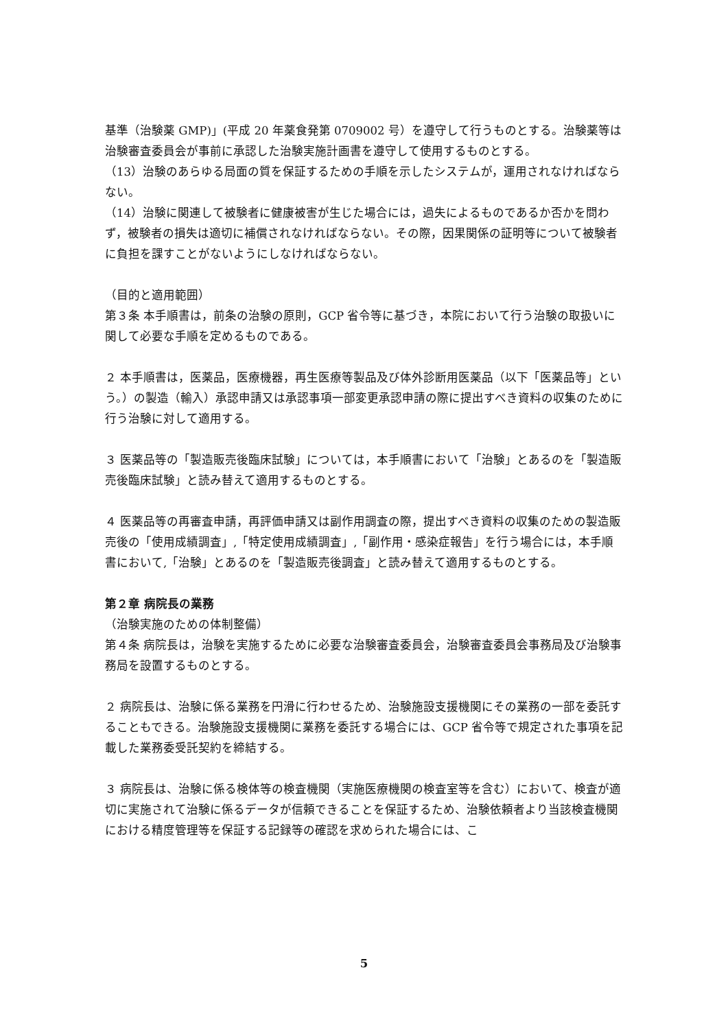基準（治験薬 GMP)」(平成 20 年薬食発第 0709002 号）を遵守して行うものとする。治験薬等は治験審査委員会が事前に承認した治験実施計画書を遵守して使用するものとする。
（13）治験のあらゆる局面の質を保証するための手順を示したシステムが，運用されなければならない。
（14）治験に関連して被験者に健康被害が生じた場合には，過失によるものであるか否かを問わず，被験者の損失は適切に補償されなければならない。その際，因果関係の証明等について被験者に負担を課すことがないようにしなければならない。
（目的と適用範囲）
第３条 本手順書は，前条の治験の原則，GCP 省令等に基づき，本院において行う治験の取扱いに関して必要な手順を定めるものである。
２ 本手順書は，医薬品，医療機器，再生医療等製品及び体外診断用医薬品（以下「医薬品等」という。）の製造（輸入）承認申請又は承認事項一部変更承認申請の際に提出すべき資料の収集のために行う治験に対して適用する。
３ 医薬品等の「製造販売後臨床試験」については，本手順書において「治験」とあるのを「製造販売後臨床試験」と読み替えて適用するものとする。
４ 医薬品等の再審査申請，再評価申請又は副作用調査の際，提出すべき資料の収集のための製造販売後の「使用成績調査」,「特定使用成績調査」,「副作用・感染症報告」を行う場合には，本手順書において,「治験」とあるのを「製造販売後調査」と読み替えて適用するものとする。
第２章 病院長の業務
（治験実施のための体制整備）
第４条 病院長は，治験を実施するために必要な治験審査委員会，治験審査委員会事務局及び治験事務局を設置するものとする。
２ 病院長は、治験に係る業務を円滑に行わせるため、治験施設支援機関にその業務の一部を委託することもできる。治験施設支援機関に業務を委託する場合には、GCP 省令等で規定された事項を記載した業務委受託契約を締結する。
３ 病院長は、治験に係る検体等の検査機関（実施医療機関の検査室等を含む）において、検査が適切に実施されて治験に係るデータが信頼できることを保証するため、治験依頼者より当該検査機関における精度管理等を保証する記録等の確認を求められた場合には、こ
5